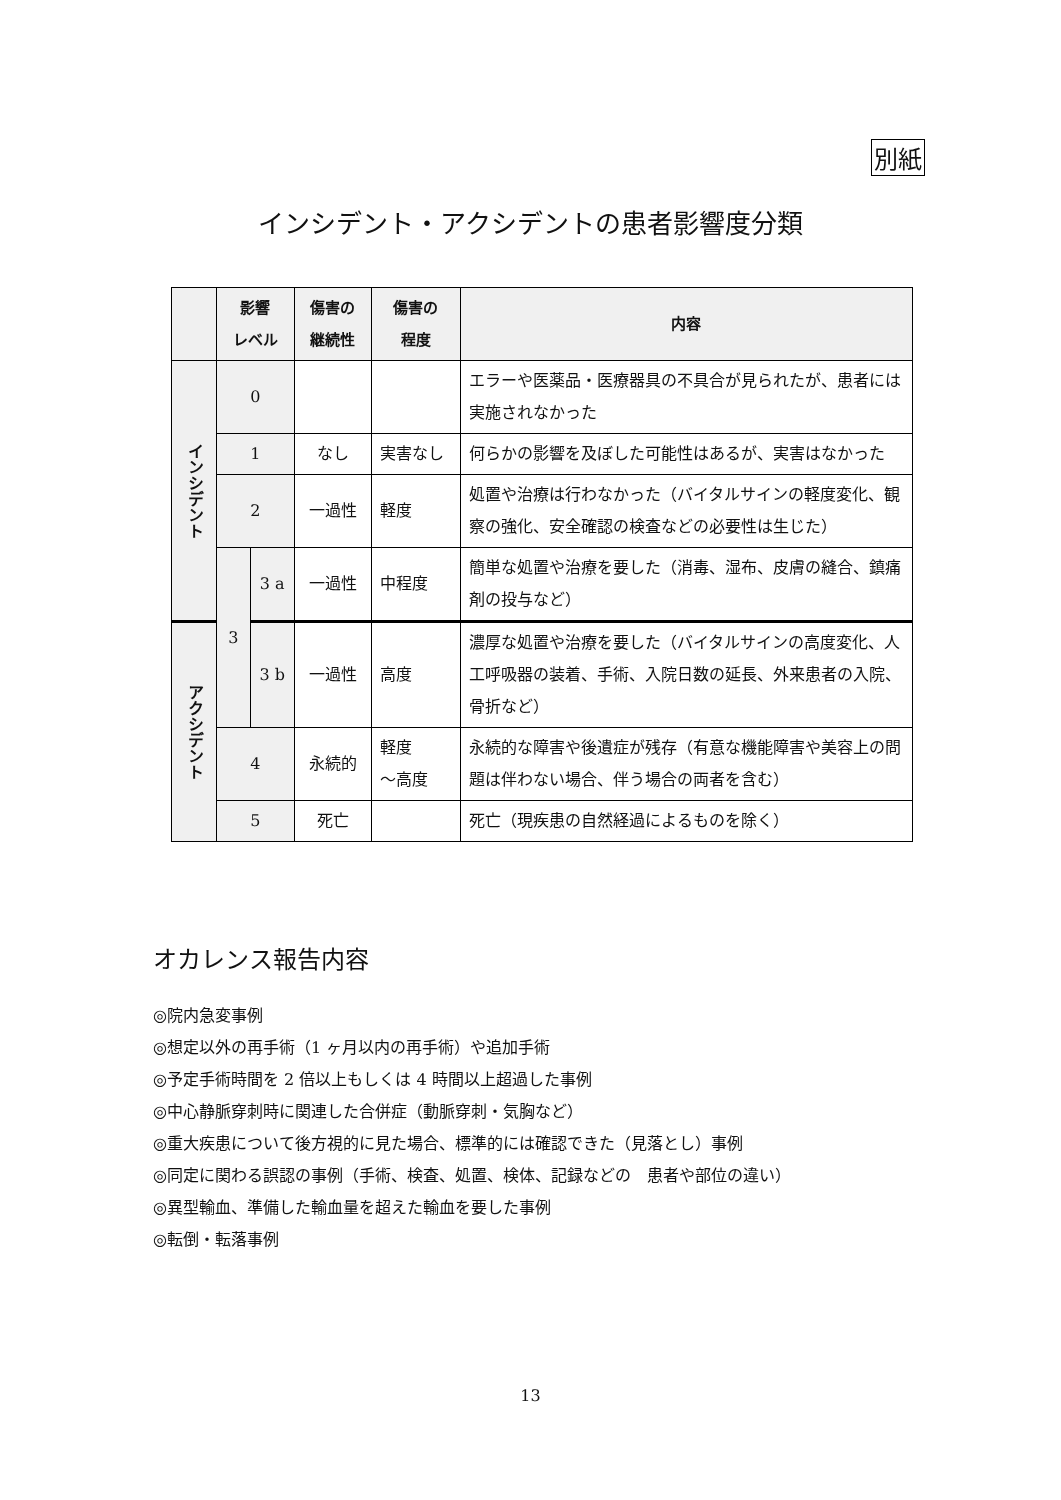別紙
インシデント・アクシデントの患者影響度分類
| | 影響 レベル | | 傷害の 継続性 | 傷害の 程度 | 内容 |
| --- | --- | --- | --- | --- | --- |
| インシデント | 0 | | | | エラーや医薬品・医療器具の不具合が見られたが、患者には実施されなかった |
| | 1 | | なし | 実害なし | 何らかの影響を及ぼした可能性はあるが、実害はなかった |
| | 2 | | 一過性 | 軽度 | 処置や治療は行わなかった（バイタルサインの軽度変化、観察の強化、安全確認の検査などの必要性は生じた） |
| | 3 | 3 a | 一過性 | 中程度 | 簡単な処置や治療を要した（消毒、湿布、皮膚の縫合、鎮痛剤の投与など） |
| アクシデント | | 3 b | 一過性 | 高度 | 濃厚な処置や治療を要した（バイタルサインの高度変化、人工呼吸器の装着、手術、入院日数の延長、外来患者の入院、骨折など） |
| | 4 | | 永続的 | 軽度 ～高度 | 永続的な障害や後遺症が残存（有意な機能障害や美容上の問題は伴わない場合、伴う場合の両者を含む） |
| | 5 | | 死亡 | | 死亡（現疾患の自然経過によるものを除く） |
オカレンス報告内容
◎院内急変事例
◎想定以外の再手術（1 ヶ月以内の再手術）や追加手術
◎予定手術時間を 2 倍以上もしくは 4 時間以上超過した事例
◎中心静脈穿刺時に関連した合併症（動脈穿刺・気胸など）
◎重大疾患について後方視的に見た場合、標準的には確認できた（見落とし）事例
◎同定に関わる誤認の事例（手術、検査、処置、検体、記録などの　患者や部位の違い）
◎異型輸血、準備した輸血量を超えた輸血を要した事例
◎転倒・転落事例
13